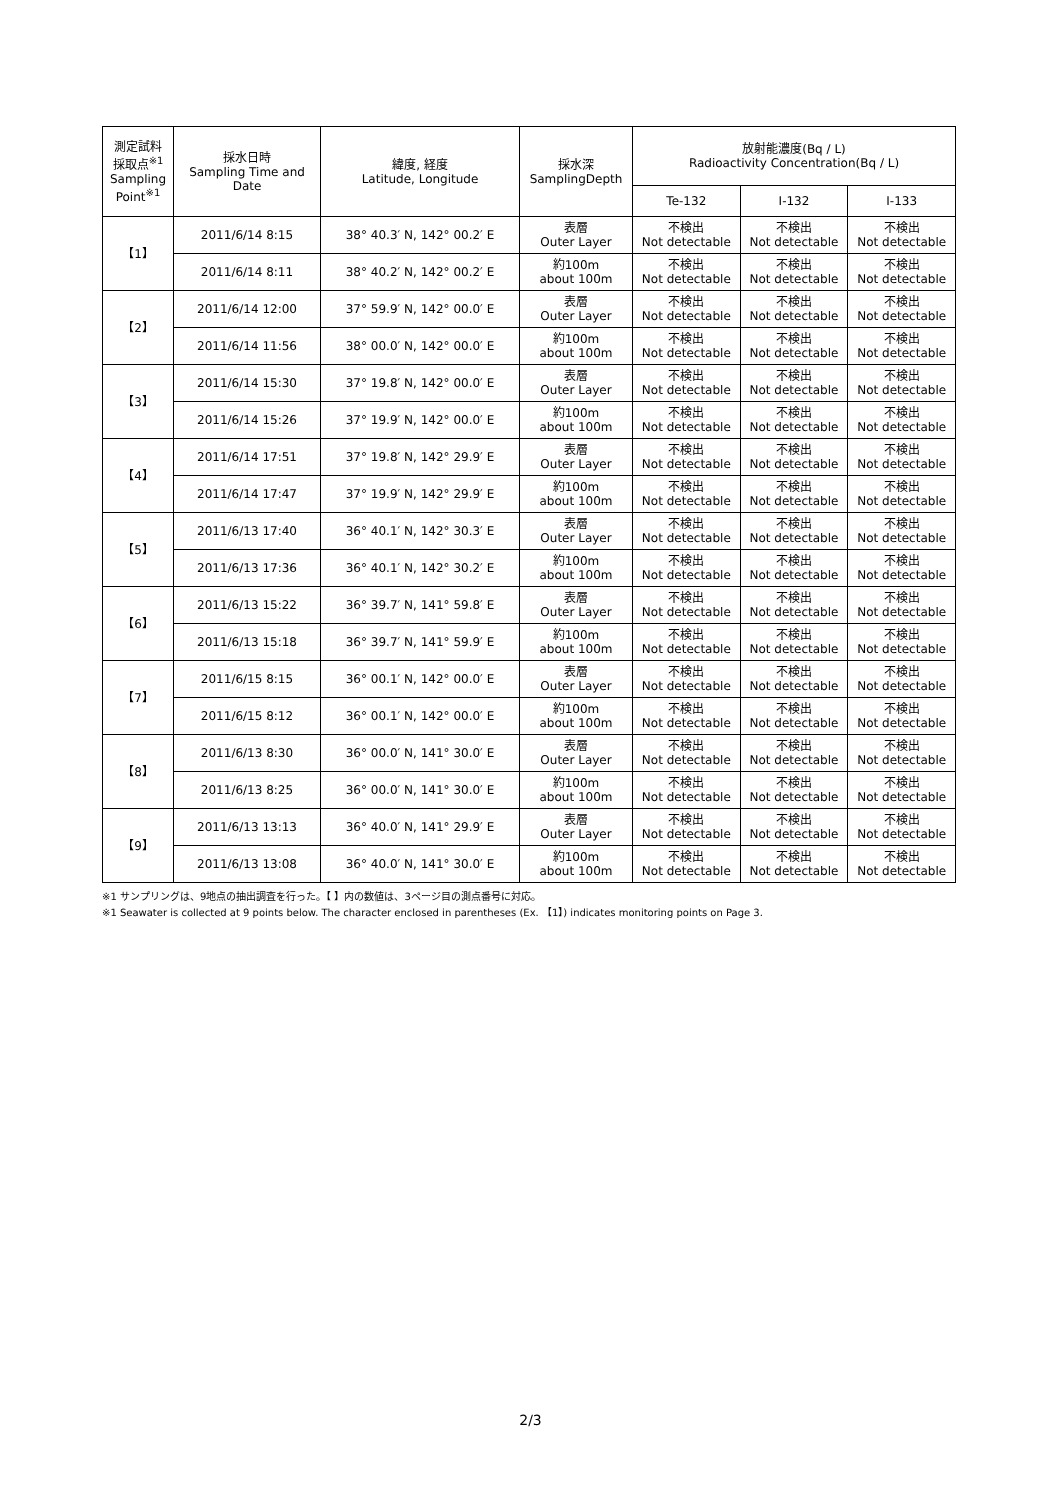| 測定試料 採取点<sup>※1</sup> Sampling Point<sup>※1</sup> | 採水日時 Sampling Time and Date | 緯度, 経度 Latitude, Longitude | 採水深 SamplingDepth | 放射能濃度(Bq / L) Radioactivity Concentration(Bq / L) | | |
| --- | --- | --- | --- | --- | --- | --- |
| | | | | Te-132 | I-132 | I-133 |
| 【1】 | 2011/6/14 8:15 | 38° 40.3′ N, 142° 00.2′ E | 表層 Outer Layer | 不検出 Not detectable | 不検出 Not detectable | 不検出 Not detectable |
| | 2011/6/14 8:11 | 38° 40.2′ N, 142° 00.2′ E | 約100m about 100m | 不検出 Not detectable | 不検出 Not detectable | 不検出 Not detectable |
| 【2】 | 2011/6/14 12:00 | 37° 59.9′ N, 142° 00.0′ E | 表層 Outer Layer | 不検出 Not detectable | 不検出 Not detectable | 不検出 Not detectable |
| | 2011/6/14 11:56 | 38° 00.0′ N, 142° 00.0′ E | 約100m about 100m | 不検出 Not detectable | 不検出 Not detectable | 不検出 Not detectable |
| 【3】 | 2011/6/14 15:30 | 37° 19.8′ N, 142° 00.0′ E | 表層 Outer Layer | 不検出 Not detectable | 不検出 Not detectable | 不検出 Not detectable |
| | 2011/6/14 15:26 | 37° 19.9′ N, 142° 00.0′ E | 約100m about 100m | 不検出 Not detectable | 不検出 Not detectable | 不検出 Not detectable |
| 【4】 | 2011/6/14 17:51 | 37° 19.8′ N, 142° 29.9′ E | 表層 Outer Layer | 不検出 Not detectable | 不検出 Not detectable | 不検出 Not detectable |
| | 2011/6/14 17:47 | 37° 19.9′ N, 142° 29.9′ E | 約100m about 100m | 不検出 Not detectable | 不検出 Not detectable | 不検出 Not detectable |
| 【5】 | 2011/6/13 17:40 | 36° 40.1′ N, 142° 30.3′ E | 表層 Outer Layer | 不検出 Not detectable | 不検出 Not detectable | 不検出 Not detectable |
| | 2011/6/13 17:36 | 36° 40.1′ N, 142° 30.2′ E | 約100m about 100m | 不検出 Not detectable | 不検出 Not detectable | 不検出 Not detectable |
| 【6】 | 2011/6/13 15:22 | 36° 39.7′ N, 141° 59.8′ E | 表層 Outer Layer | 不検出 Not detectable | 不検出 Not detectable | 不検出 Not detectable |
| | 2011/6/13 15:18 | 36° 39.7′ N, 141° 59.9′ E | 約100m about 100m | 不検出 Not detectable | 不検出 Not detectable | 不検出 Not detectable |
| 【7】 | 2011/6/15 8:15 | 36° 00.1′ N, 142° 00.0′ E | 表層 Outer Layer | 不検出 Not detectable | 不検出 Not detectable | 不検出 Not detectable |
| | 2011/6/15 8:12 | 36° 00.1′ N, 142° 00.0′ E | 約100m about 100m | 不検出 Not detectable | 不検出 Not detectable | 不検出 Not detectable |
| 【8】 | 2011/6/13 8:30 | 36° 00.0′ N, 141° 30.0′ E | 表層 Outer Layer | 不検出 Not detectable | 不検出 Not detectable | 不検出 Not detectable |
| | 2011/6/13 8:25 | 36° 00.0′ N, 141° 30.0′ E | 約100m about 100m | 不検出 Not detectable | 不検出 Not detectable | 不検出 Not detectable |
| 【9】 | 2011/6/13 13:13 | 36° 40.0′ N, 141° 29.9′ E | 表層 Outer Layer | 不検出 Not detectable | 不検出 Not detectable | 不検出 Not detectable |
| | 2011/6/13 13:08 | 36° 40.0′ N, 141° 30.0′ E | 約100m about 100m | 不検出 Not detectable | 不検出 Not detectable | 不検出 Not detectable |
※1 サンプリングは、9地点の抽出調査を行った。【 】内の数値は、3ページ目の測点番号に対応。
※1 Seawater is collected at 9 points below. The character enclosed in parentheses (Ex. 【1】) indicates monitoring points on Page 3.
2/3